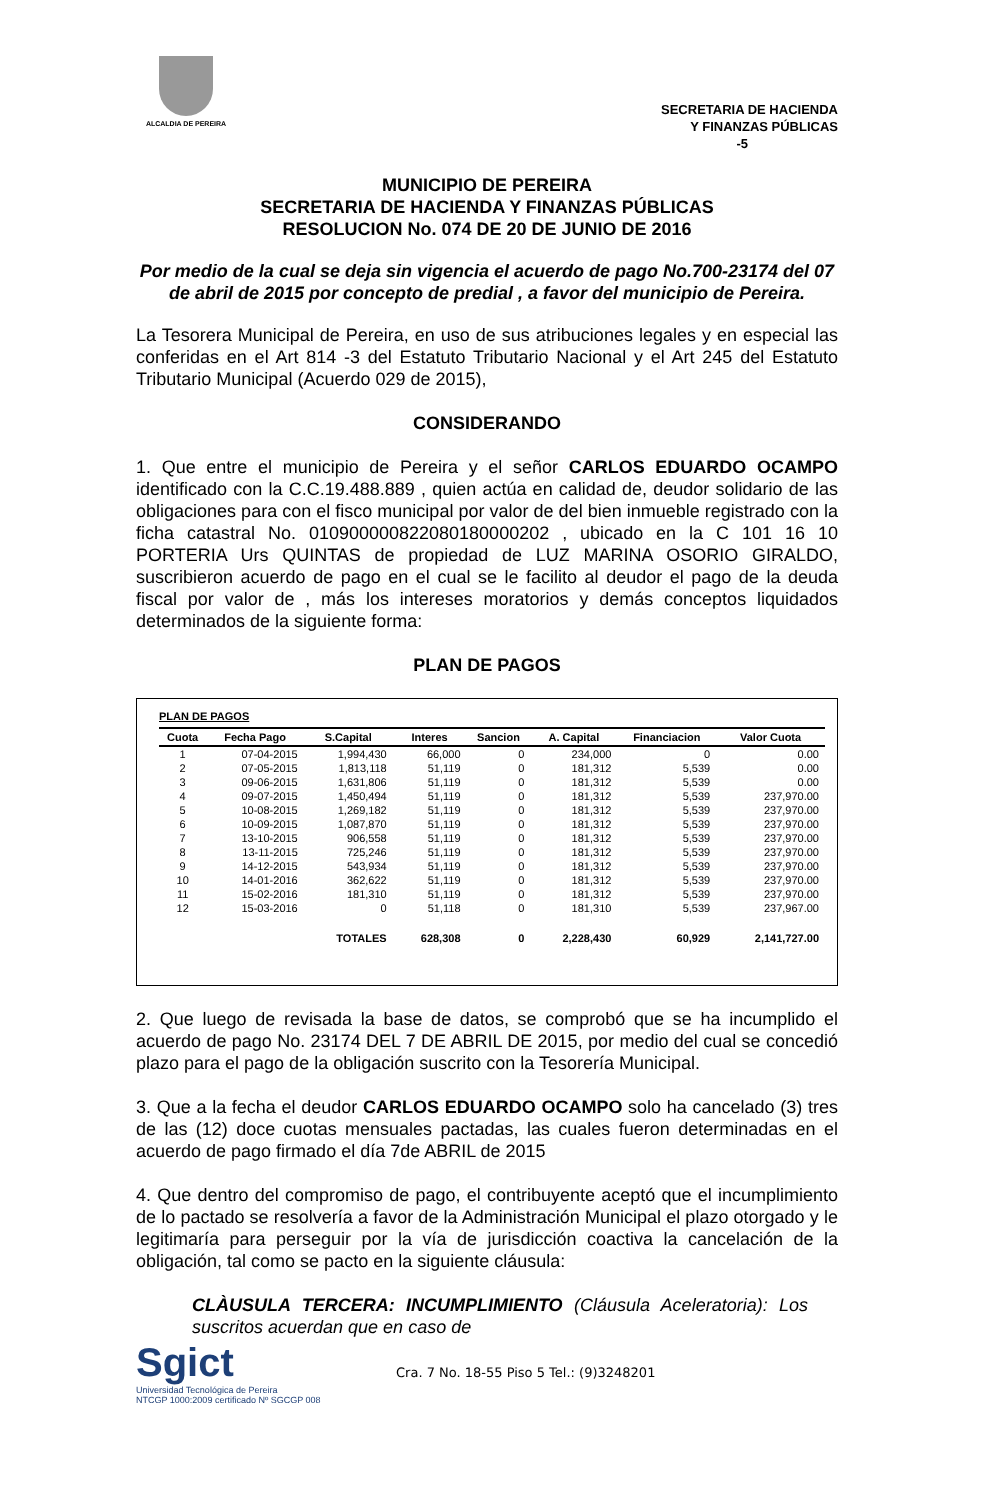ALCALDIA DE PEREIRA
SECRETARIA DE HACIENDA
Y FINANZAS PÚBLICAS
-5
MUNICIPIO DE PEREIRA
SECRETARIA DE HACIENDA Y FINANZAS PÚBLICAS
RESOLUCION No. 074 DE 20 DE JUNIO DE 2016
Por medio de la cual se deja sin vigencia el acuerdo de pago No.700-23174 del 07 de abril de 2015 por concepto de predial , a favor del municipio de Pereira.
La Tesorera Municipal de Pereira, en uso de sus atribuciones legales y en especial las conferidas en el Art 814 -3 del Estatuto Tributario Nacional y el Art 245 del Estatuto Tributario Municipal (Acuerdo 029 de 2015),
CONSIDERANDO
1. Que entre el municipio de Pereira y el señor CARLOS EDUARDO OCAMPO identificado con la C.C.19.488.889 , quien actúa en calidad de, deudor solidario de las obligaciones para con el fisco municipal por valor de del bien inmueble registrado con la ficha catastral No. 010900000822080180000202 , ubicado en la C 101 16 10 PORTERIA Urs QUINTAS de propiedad de LUZ MARINA OSORIO GIRALDO, suscribieron acuerdo de pago en el cual se le facilito al deudor el pago de la deuda fiscal por valor de , más los intereses moratorios y demás conceptos liquidados determinados de la siguiente forma:
PLAN DE PAGOS
PLAN DE PAGOS
| Cuota | Fecha Pago | S.Capital | Interes | Sancion | A. Capital | Financiacion | Valor Cuota |
| --- | --- | --- | --- | --- | --- | --- | --- |
| 1 | 07-04-2015 | 1,994,430 | 66,000 | 0 | 234,000 | 0 | 0.00 |
| 2 | 07-05-2015 | 1,813,118 | 51,119 | 0 | 181,312 | 5,539 | 0.00 |
| 3 | 09-06-2015 | 1,631,806 | 51,119 | 0 | 181,312 | 5,539 | 0.00 |
| 4 | 09-07-2015 | 1,450,494 | 51,119 | 0 | 181,312 | 5,539 | 237,970.00 |
| 5 | 10-08-2015 | 1,269,182 | 51,119 | 0 | 181,312 | 5,539 | 237,970.00 |
| 6 | 10-09-2015 | 1,087,870 | 51,119 | 0 | 181,312 | 5,539 | 237,970.00 |
| 7 | 13-10-2015 | 906,558 | 51,119 | 0 | 181,312 | 5,539 | 237,970.00 |
| 8 | 13-11-2015 | 725,246 | 51,119 | 0 | 181,312 | 5,539 | 237,970.00 |
| 9 | 14-12-2015 | 543,934 | 51,119 | 0 | 181,312 | 5,539 | 237,970.00 |
| 10 | 14-01-2016 | 362,622 | 51,119 | 0 | 181,312 | 5,539 | 237,970.00 |
| 11 | 15-02-2016 | 181,310 | 51,119 | 0 | 181,312 | 5,539 | 237,970.00 |
| 12 | 15-03-2016 | 0 | 51,118 | 0 | 181,310 | 5,539 | 237,967.00 |
| | | TOTALES | 628,308 | 0 | 2,228,430 | 60,929 | 2,141,727.00 |
2. Que luego de revisada la base de datos, se comprobó que se ha incumplido el acuerdo de pago No. 23174 DEL 7 DE ABRIL DE 2015, por medio del cual se concedió plazo para el pago de la obligación suscrito con la Tesorería Municipal.
3. Que a la fecha el deudor CARLOS EDUARDO OCAMPO solo ha cancelado (3) tres de las (12) doce cuotas mensuales pactadas, las cuales fueron determinadas en el acuerdo de pago firmado el día 7de ABRIL de 2015
4. Que dentro del compromiso de pago, el contribuyente aceptó que el incumplimiento de lo pactado se resolvería a favor de la Administración Municipal el plazo otorgado y le legitimaría para perseguir por la vía de jurisdicción coactiva la cancelación de la obligación, tal como se pacto en la siguiente cláusula:
CLÀUSULA TERCERA: INCUMPLIMIENTO (Cláusula Aceleratoria): Los suscritos acuerdan que en caso de
Sgict
Universidad Tecnológica de Pereira
NTCGP 1000:2009 certificado Nº SGCGP 008
Cra. 7 No. 18-55 Piso 5 Tel.: (9)3248201